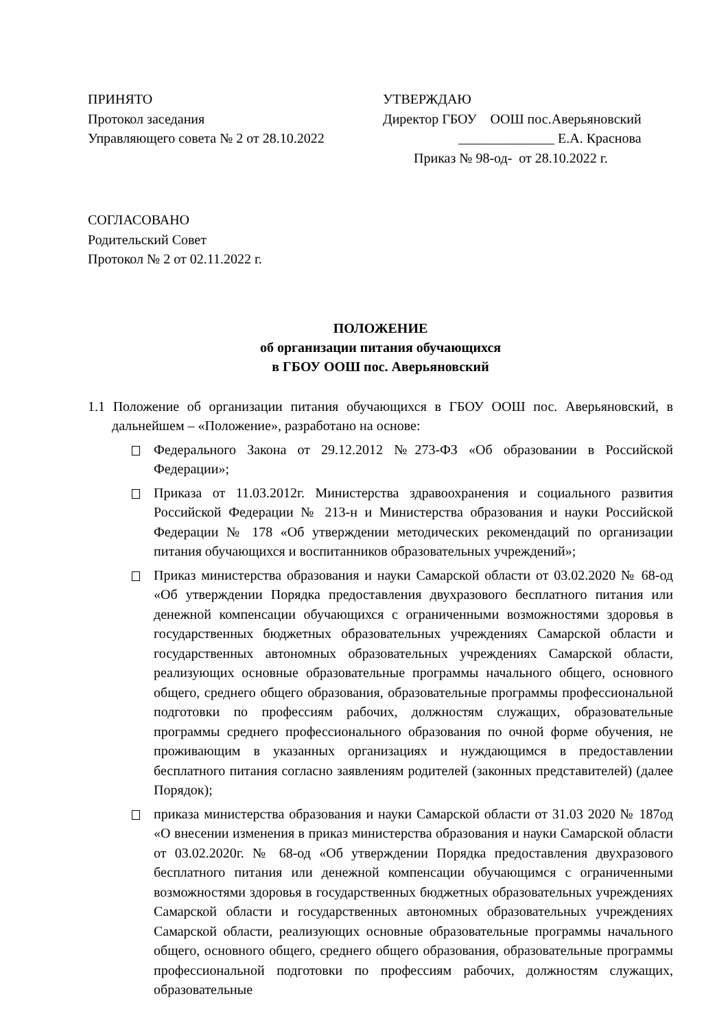ПРИНЯТО
Протокол заседания
Управляющего совета № 2 от 28.10.2022
УТВЕРЖДАЮ
Директор ГБОУ ООШ пос.Аверьяновский
______________ Е.А. Краснова
Приказ № 98-од- от 28.10.2022 г.
СОГЛАСОВАНО
Родительский Совет
Протокол № 2 от 02.11.2022 г.
ПОЛОЖЕНИЕ
об организации питания обучающихся
в ГБОУ ООШ пос. Аверьяновский
1.1 Положение об организации питания обучающихся в ГБОУ ООШ пос. Аверьяновский, в дальнейшем – «Положение», разработано на основе:
Федерального Закона от 29.12.2012 №273-ФЗ «Об образовании в Российской Федерации»;
Приказа от 11.03.2012г. Министерства здравоохранения и социального развития Российской Федерации № 213-н и Министерства образования и науки Российской Федерации № 178 «Об утверждении методических рекомендаций по организации питания обучающихся и воспитанников образовательных учреждений»;
Приказ министерства образования и науки Самарской области от 03.02.2020 № 68-од «Об утверждении Порядка предоставления двухразового бесплатного питания или денежной компенсации обучающихся с ограниченными возможностями здоровья в государственных бюджетных образовательных учреждениях Самарской области и государственных автономных образовательных учреждениях Самарской области, реализующих основные образовательные программы начального общего, основного общего, среднего общего образования, образовательные программы профессиональной подготовки по профессиям рабочих, должностям служащих, образовательные программы среднего профессионального образования по очной форме обучения, не проживающим в указанных организациях и нуждающимся в предоставлении бесплатного питания согласно заявлениям родителей (законных представителей) (далее Порядок);
приказа министерства образования и науки Самарской области от 31.03 2020 № 187од «О внесении изменения в приказ министерства образования и науки Самарской области от 03.02.2020г. № 68-од «Об утверждении Порядка предоставления двухразового бесплатного питания или денежной компенсации обучающимся с ограниченными возможностями здоровья в государственных бюджетных образовательных учреждениях Самарской области и государственных автономных образовательных учреждениях Самарской области, реализующих основные образовательные программы начального общего, основного общего, среднего общего образования, образовательные программы профессиональной подготовки по профессиям рабочих, должностям служащих, образовательные